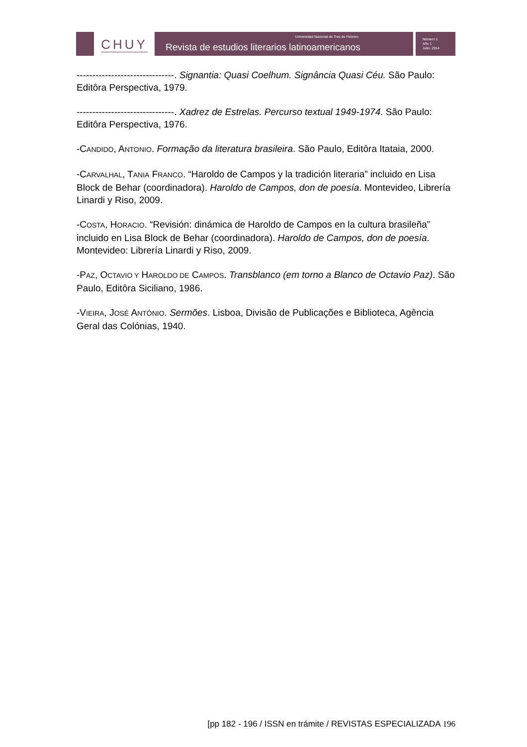CHUY
Universidad Nacional de Tres de Febrero
Revista de estudios literarios latinoamericanos
Número 1
Año 1
Julio, 2014
-------------------------------. Signantia: Quasi Coelhum. Signância Quasi Céu. São Paulo: Editôra Perspectiva, 1979.
-------------------------------. Xadrez de Estrelas. Percurso textual 1949-1974. São Paulo: Editôra Perspectiva, 1976.
-CANDIDO, ANTONIO. Formação da literatura brasileira. São Paulo, Editôra Itataia, 2000.
-CARVALHAL, TANIA FRANCO. “Haroldo de Campos y la tradición literaria” incluido en Lisa Block de Behar (coordinadora). Haroldo de Campos, don de poesía. Montevideo, Librería Linardi y Riso, 2009.
-COSTA, HORACIO. “Revisión: dinámica de Haroldo de Campos en la cultura brasileña” incluido en Lisa Block de Behar (coordinadora). Haroldo de Campos, don de poesía. Montevideo: Librería Linardi y Riso, 2009.
-PAZ, OCTAVIO Y HAROLDO DE CAMPOS. Transblanco (em torno a Blanco de Octavio Paz). São Paulo, Editôra Siciliano, 1986.
-VIEIRA, JOSÉ ANTÓNIO. Sermões. Lisboa, Divisão de Publicações e Biblioteca, Agência Geral das Colónias, 1940.
[pp 182 - 196 / ISSN en trámite / REVISTAS ESPECIALIZADA 196